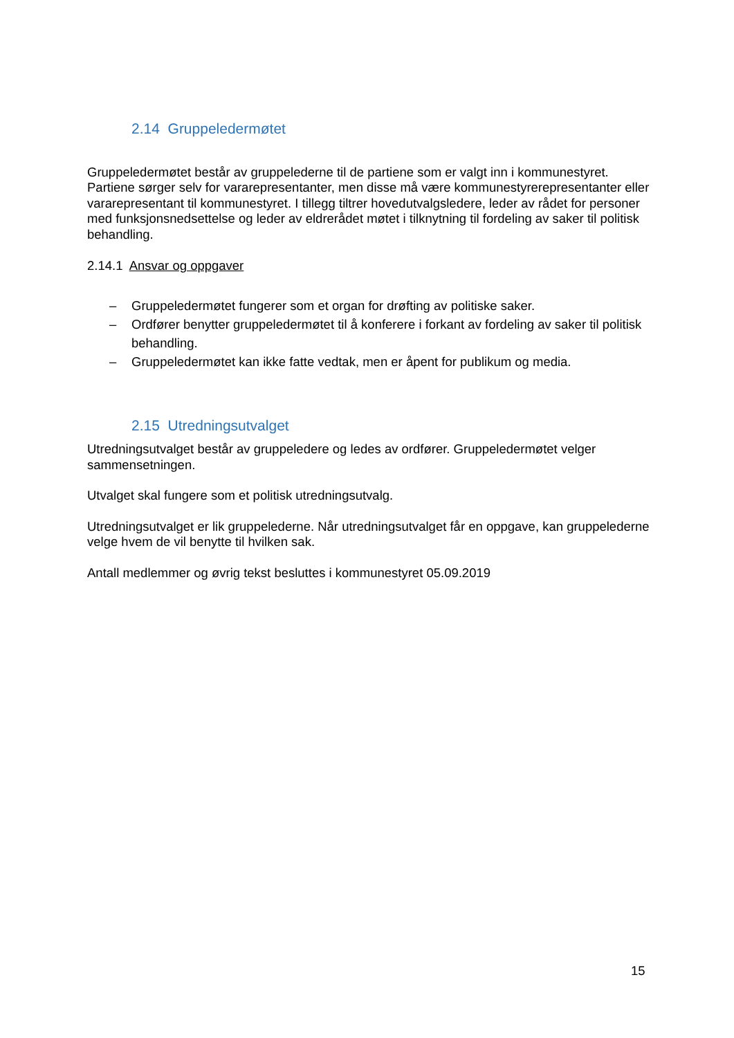2.14 Gruppeledermøtet
Gruppeledermøtet består av gruppelederne til de partiene som er valgt inn i kommunestyret. Partiene sørger selv for vararepresentanter, men disse må være kommunestyrerepresentanter eller vararepresentant til kommunestyret. I tillegg tiltrer hovedutvalgsledere, leder av rådet for personer med funksjonsnedsettelse og leder av eldrerådet møtet i tilknytning til fordeling av saker til politisk behandling.
2.14.1 Ansvar og oppgaver
– Gruppeledermøtet fungerer som et organ for drøfting av politiske saker.
– Ordfører benytter gruppeledermøtet til å konferere i forkant av fordeling av saker til politisk behandling.
– Gruppeledermøtet kan ikke fatte vedtak, men er åpent for publikum og media.
2.15 Utredningsutvalget
Utredningsutvalget består av gruppeledere og ledes av ordfører. Gruppeledermøtet velger sammensetningen.
Utvalget skal fungere som et politisk utredningsutvalg.
Utredningsutvalget er lik gruppelederne. Når utredningsutvalget får en oppgave, kan gruppelederne velge hvem de vil benytte til hvilken sak.
Antall medlemmer og øvrig tekst besluttes i kommunestyret 05.09.2019
15